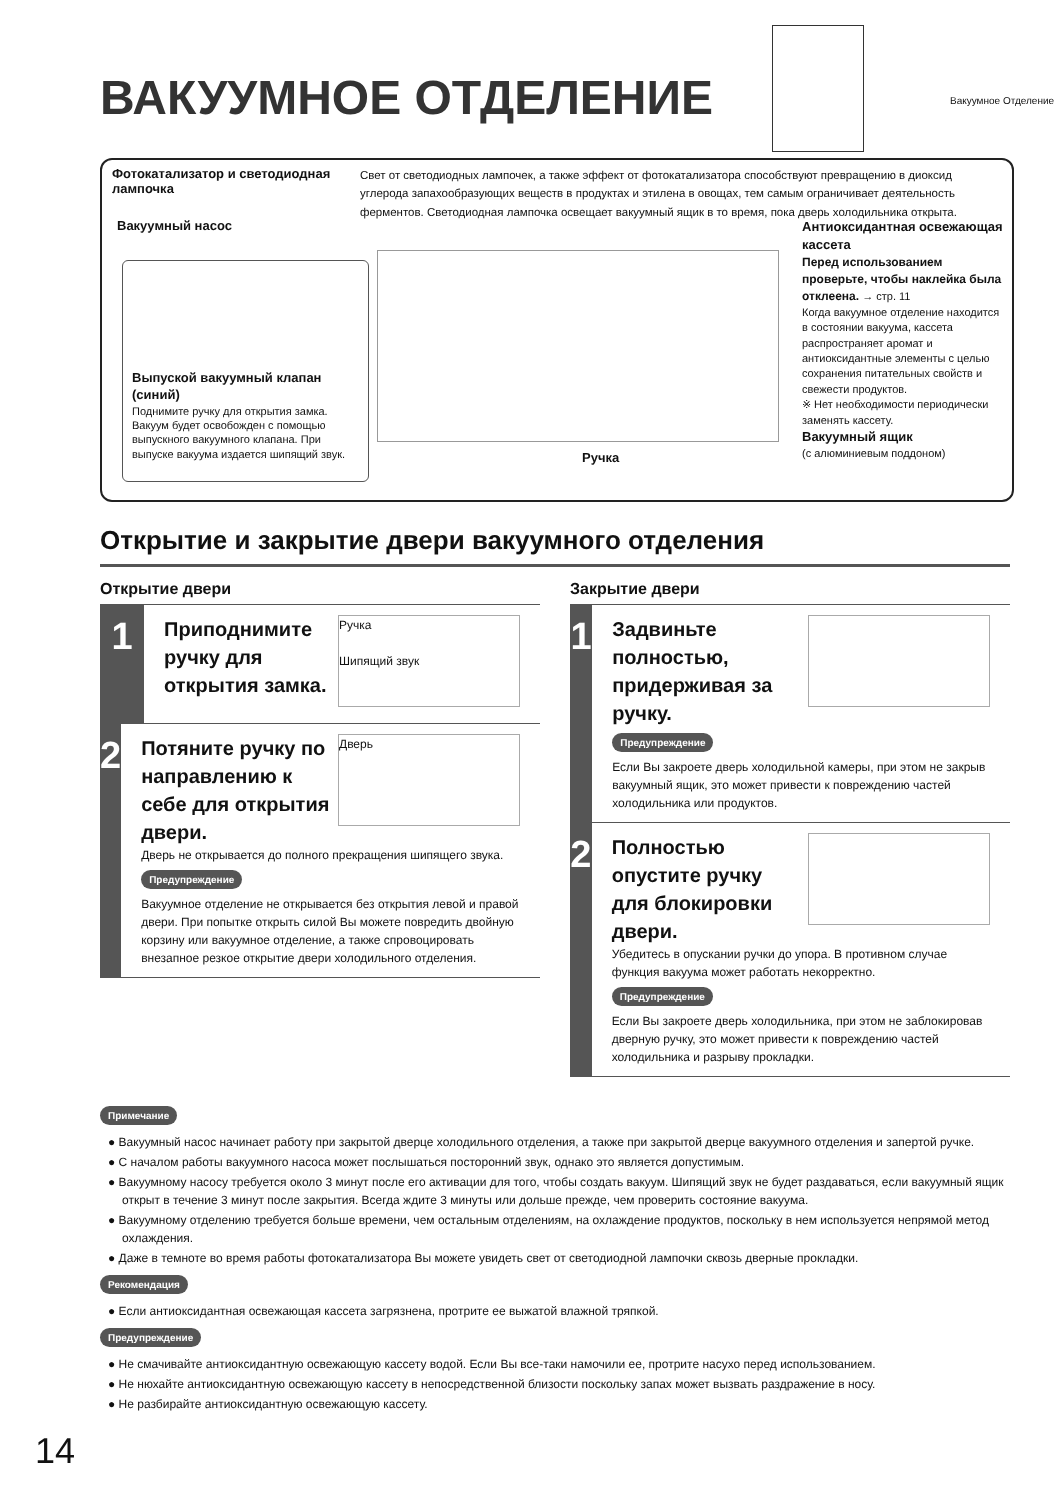ВАКУУМНОЕ ОТДЕЛЕНИЕ Вакуумное Отделение
Фотокатализатор и светодиодная лампочка
Свет от светодиодных лампочек, а также эффект от фотокатализатора способствуют превращению в диоксид углерода запахообразующих веществ в продуктах и этилена в овощах, тем самым ограничивает деятельность ферментов. Светодиодная лампочка освещает вакуумный ящик в то время, пока дверь холодильника открыта.
Вакуумный насос
Выпуской вакуумный клапан (синий)
Поднимите ручку для открытия замка. Вакуум будет освобожден с помощью выпускного вакуумного клапана. При выпуске вакуума издается шипящий звук.
Ручка
Антиоксидантная освежающая кассета
Перед использованием проверьте, чтобы наклейка была отклеена. → стр. 11
Когда вакуумное отделение находится в состоянии вакуума, кассета распространяет аромат и антиоксидантные элементы с целью сохранения питательных свойств и свежести продуктов.
※ Нет необходимости периодически заменять кассету.
Вакуумный ящик
(с алюминиевым поддоном)
Открытие и закрытие двери вакуумного отделения
Открытие двери
1
Ручка
Шипящий звук
Приподнимите ручку для открытия замка.
2
Дверь
Потяните ручку по направлению к себе для открытия двери.
Дверь не открывается до полного прекращения шипящего звука.
Предупреждение
Вакуумное отделение не открывается без открытия левой и правой двери. При попытке открыть силой Вы можете повредить двойную корзину или вакуумное отделение, а также спровоцировать внезапное резкое открытие двери холодильного отделения.
Закрытие двери
1
Задвиньте полностью, придерживая за ручку.
Предупреждение
Если Вы закроете дверь холодильной камеры, при этом не закрыв вакуумный ящик, это может привести к повреждению частей холодильника или продуктов.
2
Полностью опустите ручку для блокировки двери.
Убедитесь в опускании ручки до упора. В противном случае функция вакуума может работать некорректно.
Предупреждение
Если Вы закроете дверь холодильника, при этом не заблокировав дверную ручку, это может привести к повреждению частей холодильника и разрыву прокладки.
Примечание
● Вакуумный насос начинает работу при закрытой дверце холодильного отделения, а также при закрытой дверце вакуумного отделения и запертой ручке.
● С началом работы вакуумного насоса может послышаться посторонний звук, однако это является допустимым.
● Вакуумному насосу требуется около 3 минут после его активации для того, чтобы создать вакуум. Шипящий звук не будет раздаваться, если вакуумный ящик открыт в течение 3 минут после закрытия. Всегда ждите 3 минуты или дольше прежде, чем проверить состояние вакуума.
● Вакуумному отделению требуется больше времени, чем остальным отделениям, на охлаждение продуктов, поскольку в нем используется непрямой метод охлаждения.
● Даже в темноте во время работы фотокатализатора Вы можете увидеть свет от светодиодной лампочки сквозь дверные прокладки.
Рекомендация
● Если антиоксидантная освежающая кассета загрязнена, протрите ее выжатой влажной тряпкой.
Предупреждение
● Не смачивайте антиоксидантную освежающую кассету водой. Если Вы все-таки намочили ее, протрите насухо перед использованием.
● Не нюхайте антиоксидантную освежающую кассету в непосредственной близости поскольку запах может вызвать раздражение в носу.
● Не разбирайте антиоксидантную освежающую кассету.
14